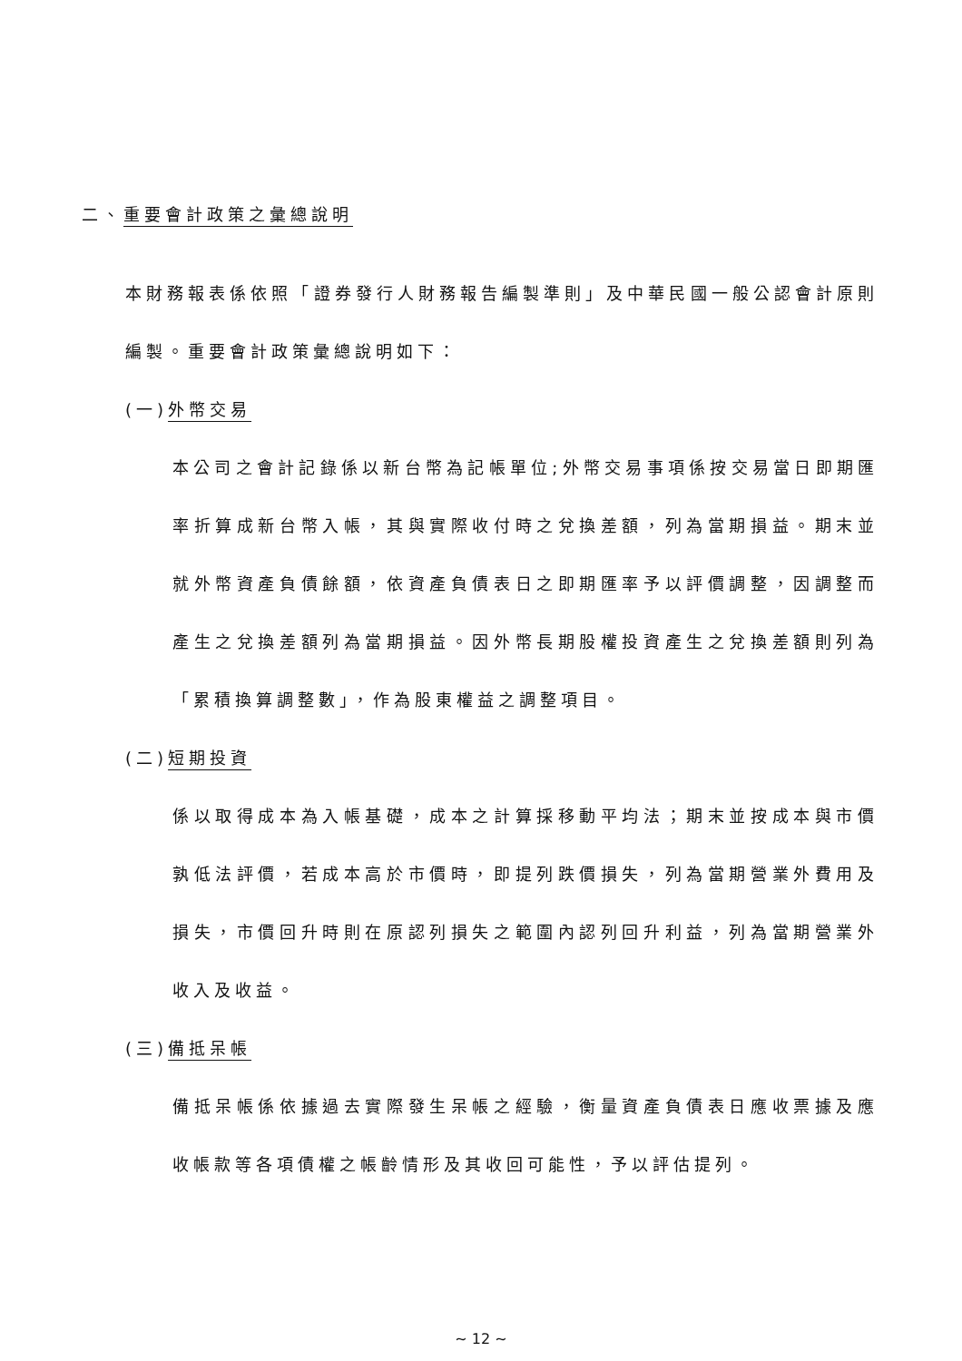二、重要會計政策之彙總說明
本財務報表係依照「證券發行人財務報告編製準則」及中華民國一般公認會計原則編製。重要會計政策彙總說明如下：
(一)外幣交易
本公司之會計記錄係以新台幣為記帳單位;外幣交易事項係按交易當日即期匯率折算成新台幣入帳，其與實際收付時之兌換差額，列為當期損益。期末並就外幣資產負債餘額，依資產負債表日之即期匯率予以評價調整，因調整而產生之兌換差額列為當期損益。因外幣長期股權投資產生之兌換差額則列為「累積換算調整數」，作為股東權益之調整項目。
(二)短期投資
係以取得成本為入帳基礎，成本之計算採移動平均法；期末並按成本與市價孰低法評價，若成本高於市價時，即提列跌價損失，列為當期營業外費用及損失，市價回升時則在原認列損失之範圍內認列回升利益，列為當期營業外收入及收益。
(三)備抵呆帳
備抵呆帳係依據過去實際發生呆帳之經驗，衡量資產負債表日應收票據及應收帳款等各項債權之帳齡情形及其收回可能性，予以評估提列。
~ 12 ~